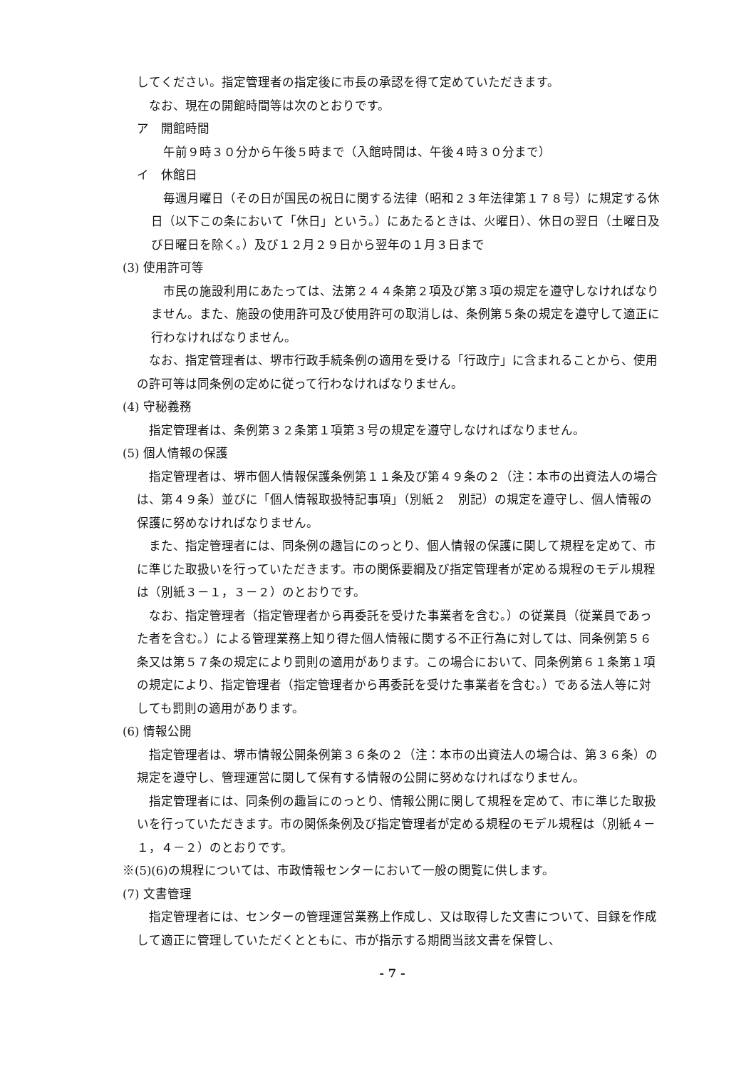してください。指定管理者の指定後に市長の承認を得て定めていただきます。
　なお、現在の開館時間等は次のとおりです。
ア　開館時間
　午前９時３０分から午後５時まで（入館時間は、午後４時３０分まで）
イ　休館日
毎週月曜日（その日が国民の祝日に関する法律（昭和２３年法律第１７８号）に規定する休日（以下この条において「休日」という。）にあたるときは、火曜日）、休日の翌日（土曜日及び日曜日を除く。）及び１２月２９日から翌年の１月３日まで
(3) 使用許可等
市民の施設利用にあたっては、法第２４４条第２項及び第３項の規定を遵守しなければなりません。また、施設の使用許可及び使用許可の取消しは、条例第５条の規定を遵守して適正に行わなければなりません。
なお、指定管理者は、堺市行政手続条例の適用を受ける「行政庁」に含まれることから、使用の許可等は同条例の定めに従って行わなければなりません。
(4) 守秘義務
指定管理者は、条例第３２条第１項第３号の規定を遵守しなければなりません。
(5) 個人情報の保護
指定管理者は、堺市個人情報保護条例第１１条及び第４９条の２（注：本市の出資法人の場合は、第４９条）並びに「個人情報取扱特記事項」（別紙２　別記）の規定を遵守し、個人情報の保護に努めなければなりません。
また、指定管理者には、同条例の趣旨にのっとり、個人情報の保護に関して規程を定めて、市に準じた取扱いを行っていただきます。市の関係要綱及び指定管理者が定める規程のモデル規程は（別紙３－１，３－２）のとおりです。
なお、指定管理者（指定管理者から再委託を受けた事業者を含む。）の従業員（従業員であった者を含む。）による管理業務上知り得た個人情報に関する不正行為に対しては、同条例第５６条又は第５７条の規定により罰則の適用があります。この場合において、同条例第６１条第１項の規定により、指定管理者（指定管理者から再委託を受けた事業者を含む。）である法人等に対しても罰則の適用があります。
(6) 情報公開
指定管理者は、堺市情報公開条例第３６条の２（注：本市の出資法人の場合は、第３６条）の規定を遵守し、管理運営に関して保有する情報の公開に努めなければなりません。
指定管理者には、同条例の趣旨にのっとり、情報公開に関して規程を定めて、市に準じた取扱いを行っていただきます。市の関係条例及び指定管理者が定める規程のモデル規程は（別紙４－１，４－２）のとおりです。
※(5)(6)の規程については、市政情報センターにおいて一般の閲覧に供します。
(7) 文書管理
指定管理者には、センターの管理運営業務上作成し、又は取得した文書について、目録を作成して適正に管理していただくとともに、市が指示する期間当該文書を保管し、
- 7 -